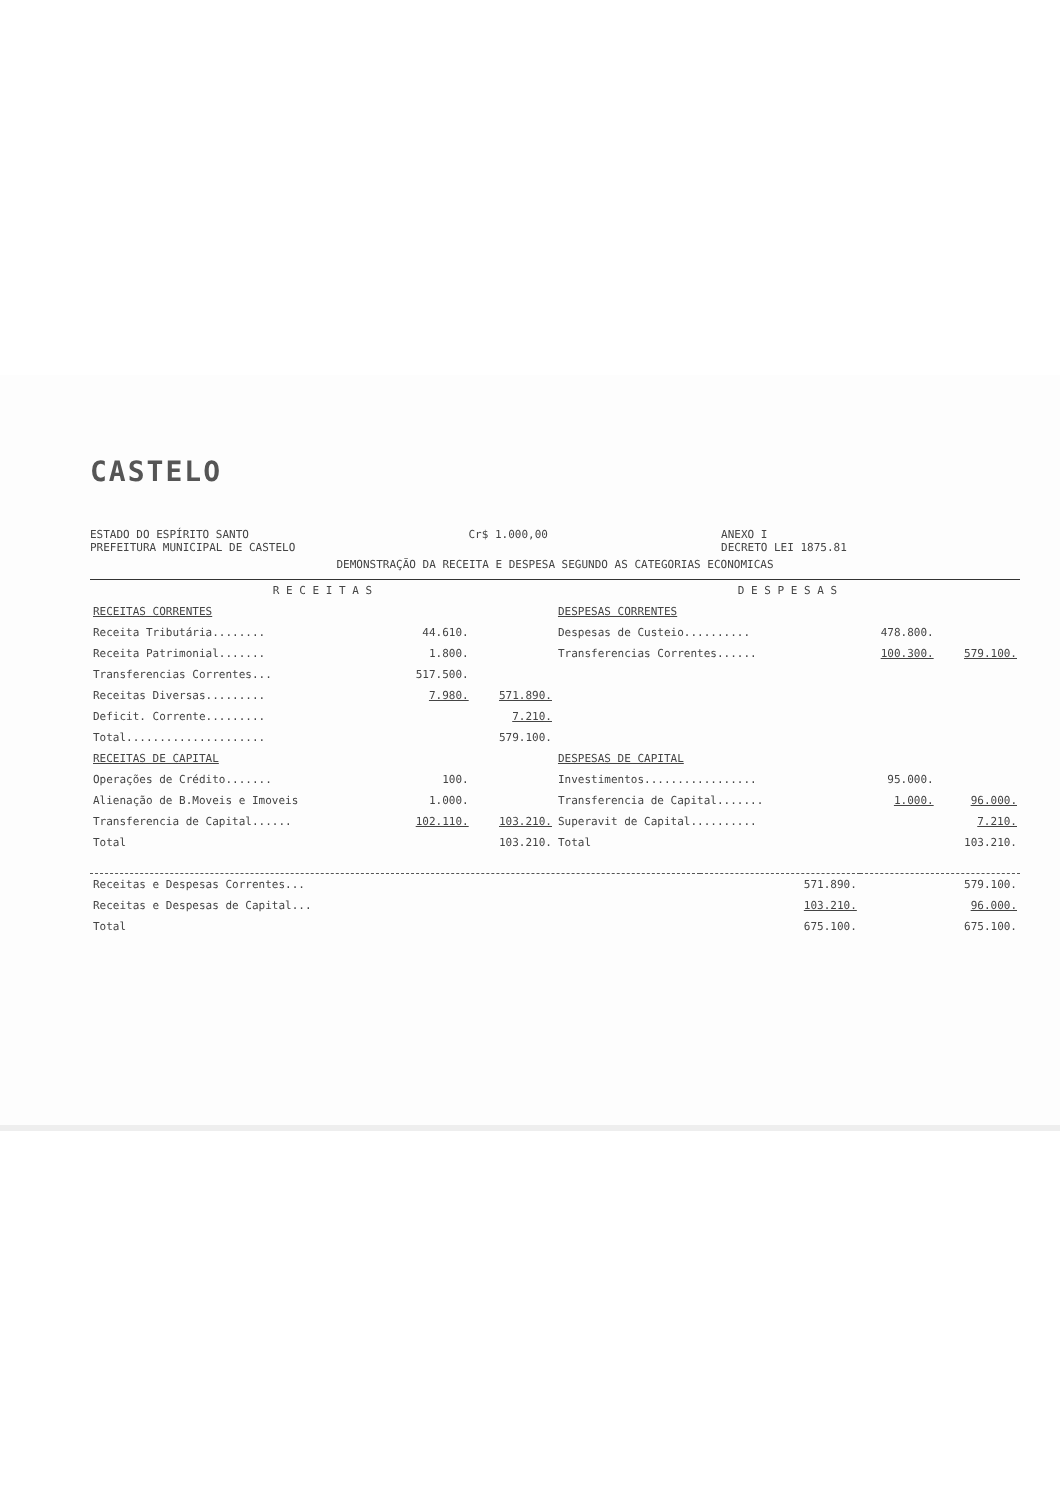CASTELO
ESTADO DO ESPÍRITO SANTO
PREFEITURA MUNICIPAL DE CASTELO
Cr$ 1.000,00 ANEXO I
DECRETO LEI 1875.81
DEMONSTRAÇÃO DA RECEITA E DESPESA SEGUNDO AS CATEGORIAS ECONOMICAS
| R E C E I T A S | | | D E S P E S A S | | |
| --- | --- | --- | --- | --- | --- |
| RECEITAS CORRENTES | | | DESPESAS CORRENTES | | |
| Receita Tributária........ | 44.610. | | Despesas de Custeio.......... | 478.800. | |
| Receita Patrimonial....... | 1.800. | | Transferencias Correntes...... | 100.300. | 579.100. |
| Transferencias Correntes... | 517.500. | | | | |
| Receitas Diversas......... | 7.980. | 571.890. | | | |
| Deficit. Corrente......... | | 7.210. | | | |
| Total..................... | | 579.100. | | | |
| RECEITAS DE CAPITAL | | | DESPESAS DE CAPITAL | | |
| Operações de Crédito....... | 100. | | Investimentos................. | 95.000. | |
| Alienação de B.Moveis e Imoveis | 1.000. | | Transferencia de Capital....... | 1.000. | 96.000. |
| Transferencia de Capital...... | 102.110. | 103.210. | Superavit de Capital.......... | | 7.210. |
| Total | | 103.210. | Total | | 103.210. |
| Receitas e Despesas Correntes... | 571.890. | 579.100. |
| Receitas e Despesas de Capital... | 103.210. | 96.000. |
| Total | 675.100. | 675.100. |